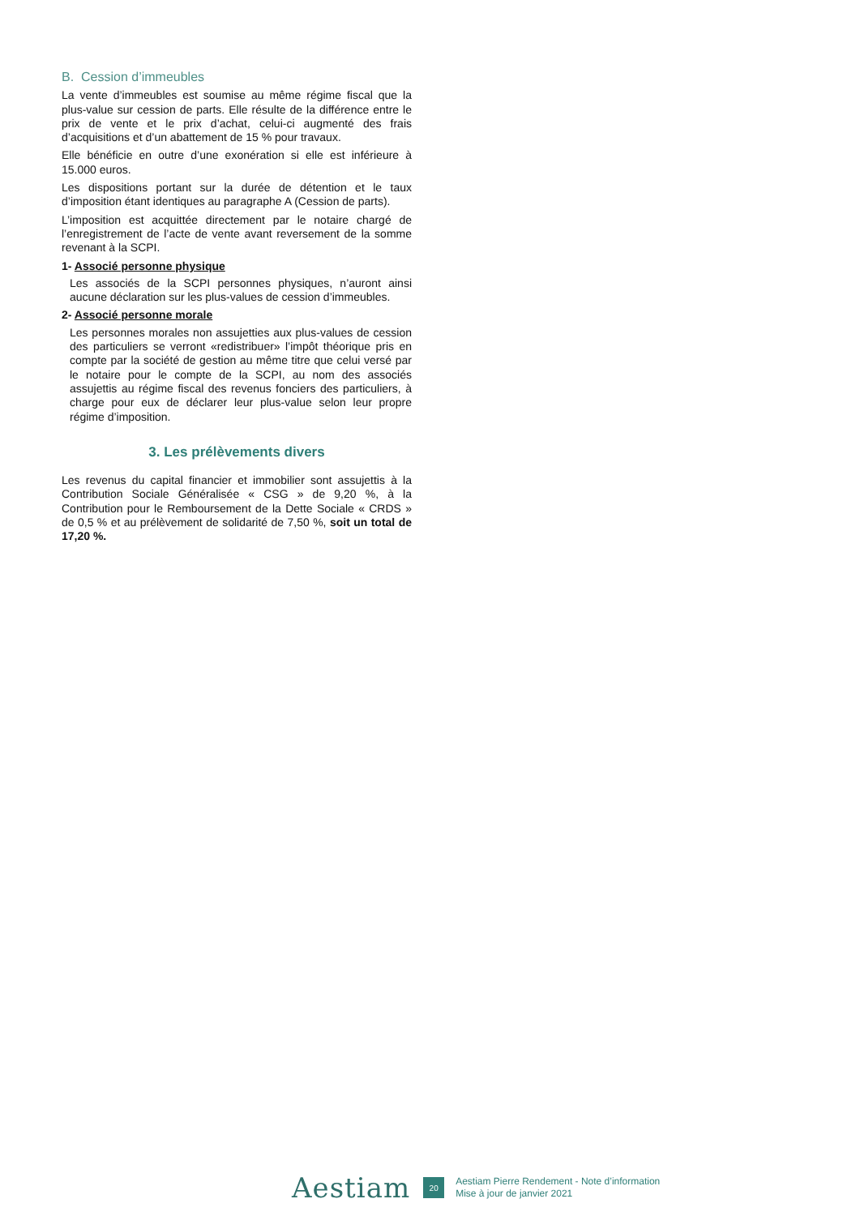B. Cession d’immeubles
La vente d’immeubles est soumise au même régime fiscal que la plus-value sur cession de parts. Elle résulte de la différence entre le prix de vente et le prix d’achat, celui-ci augmenté des frais d’acquisitions et d’un abattement de 15 % pour travaux.
Elle bénéficie en outre d’une exonération si elle est inférieure à 15.000 euros.
Les dispositions portant sur la durée de détention et le taux d’imposition étant identiques au paragraphe A (Cession de parts).
L’imposition est acquittée directement par le notaire chargé de l’enregistrement de l’acte de vente avant reversement de la somme revenant à la SCPI.
1- Associé personne physique
Les associés de la SCPI personnes physiques, n’auront ainsi aucune déclaration sur les plus-values de cession d’immeubles.
2- Associé personne morale
Les personnes morales non assujetties aux plus-values de cession des particuliers se verront «redistribuer» l’impôt théorique pris en compte par la société de gestion au même titre que celui versé par le notaire pour le compte de la SCPI, au nom des associés assujettis au régime fiscal des revenus fonciers des particuliers, à charge pour eux de déclarer leur plus-value selon leur propre régime d’imposition.
3. Les prélèvements divers
Les revenus du capital financier et immobilier sont assujettis à la Contribution Sociale Généralisée « CSG » de 9,20 %, à la Contribution pour le Remboursement de la Dette Sociale « CRDS » de 0,5 % et au prélèvement de solidarité de 7,50 %, soit un total de 17,20 %.
Aestiam
20
Aestiam Pierre Rendement - Note d’information
Mise à jour de janvier 2021